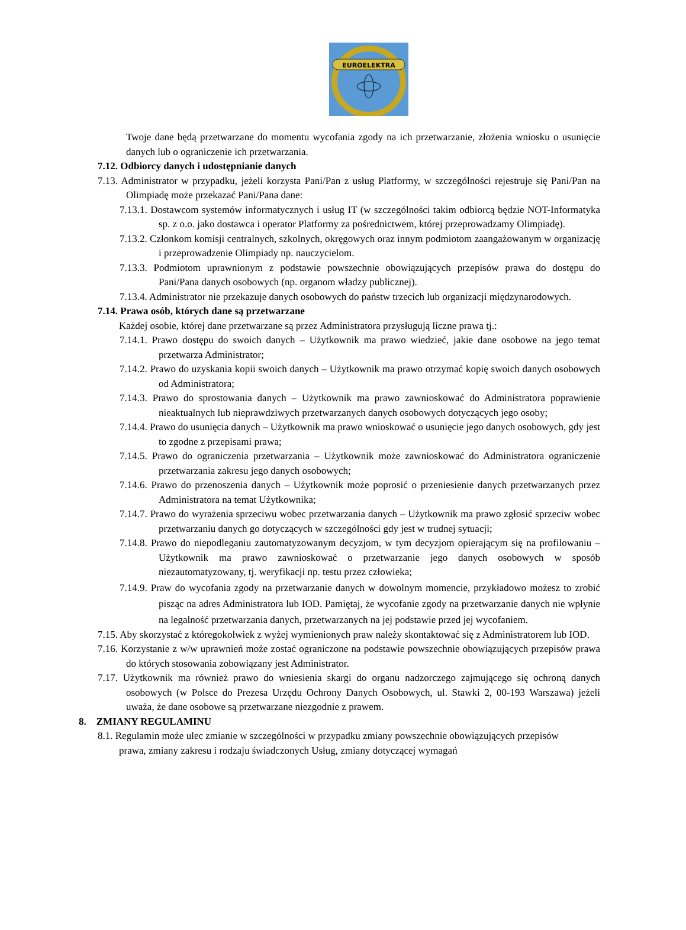EUROELEKTRA
Twoje dane będą przetwarzane do momentu wycofania zgody na ich przetwarzanie, złożenia wniosku o usunięcie danych lub o ograniczenie ich przetwarzania.
7.12. Odbiorcy danych i udostępnianie danych
7.13. Administrator w przypadku, jeżeli korzysta Pani/Pan z usług Platformy, w szczególności rejestruje się Pani/Pan na Olimpiadę może przekazać Pani/Pana dane:
7.13.1. Dostawcom systemów informatycznych i usług IT (w szczególności takim odbiorcą będzie NOT-Informatyka sp. z o.o. jako dostawca i operator Platformy za pośrednictwem, której przeprowadzamy Olimpiadę).
7.13.2. Członkom komisji centralnych, szkolnych, okręgowych oraz innym podmiotom zaangażowanym w organizację i przeprowadzenie Olimpiady np. nauczycielom.
7.13.3. Podmiotom uprawnionym z podstawie powszechnie obowiązujących przepisów prawa do dostępu do Pani/Pana danych osobowych (np. organom władzy publicznej).
7.13.4. Administrator nie przekazuje danych osobowych do państw trzecich lub organizacji międzynarodowych.
7.14. Prawa osób, których dane są przetwarzane
Każdej osobie, której dane przetwarzane są przez Administratora przysługują liczne prawa tj.:
7.14.1. Prawo dostępu do swoich danych – Użytkownik ma prawo wiedzieć, jakie dane osobowe na jego temat przetwarza Administrator;
7.14.2. Prawo do uzyskania kopii swoich danych – Użytkownik ma prawo otrzymać kopię swoich danych osobowych od Administratora;
7.14.3. Prawo do sprostowania danych – Użytkownik ma prawo zawnioskować do Administratora poprawienie nieaktualnych lub nieprawdziwych przetwarzanych danych osobowych dotyczących jego osoby;
7.14.4. Prawo do usunięcia danych – Użytkownik ma prawo wnioskować o usunięcie jego danych osobowych, gdy jest to zgodne z przepisami prawa;
7.14.5. Prawo do ograniczenia przetwarzania – Użytkownik może zawnioskować do Administratora ograniczenie przetwarzania zakresu jego danych osobowych;
7.14.6. Prawo do przenoszenia danych – Użytkownik może poprosić o przeniesienie danych przetwarzanych przez Administratora na temat Użytkownika;
7.14.7. Prawo do wyrażenia sprzeciwu wobec przetwarzania danych – Użytkownik ma prawo zgłosić sprzeciw wobec przetwarzaniu danych go dotyczących w szczególności gdy jest w trudnej sytuacji;
7.14.8. Prawo do niepodleganiu zautomatyzowanym decyzjom, w tym decyzjom opierającym się na profilowaniu – Użytkownik ma prawo zawnioskować o przetwarzanie jego danych osobowych w sposób niezautomatyzowany, tj. weryfikacji np. testu przez człowieka;
7.14.9. Praw do wycofania zgody na przetwarzanie danych w dowolnym momencie, przykładowo możesz to zrobić pisząc na adres Administratora lub IOD. Pamiętaj, że wycofanie zgody na przetwarzanie danych nie wpłynie na legalność przetwarzania danych, przetwarzanych na jej podstawie przed jej wycofaniem.
7.15. Aby skorzystać z któregokolwiek z wyżej wymienionych praw należy skontaktować się z Administratorem lub IOD.
7.16. Korzystanie z w/w uprawnień może zostać ograniczone na podstawie powszechnie obowiązujących przepisów prawa do których stosowania zobowiązany jest Administrator.
7.17. Użytkownik ma również prawo do wniesienia skargi do organu nadzorczego zajmującego się ochroną danych osobowych (w Polsce do Prezesa Urzędu Ochrony Danych Osobowych, ul. Stawki 2, 00-193 Warszawa) jeżeli uważa, że dane osobowe są przetwarzane niezgodnie z prawem.
8. ZMIANY REGULAMINU
8.1. Regulamin może ulec zmianie w szczególności w przypadku zmiany powszechnie obowiązujących przepisów prawa, zmiany zakresu i rodzaju świadczonych Usług, zmiany dotyczącej wymagań